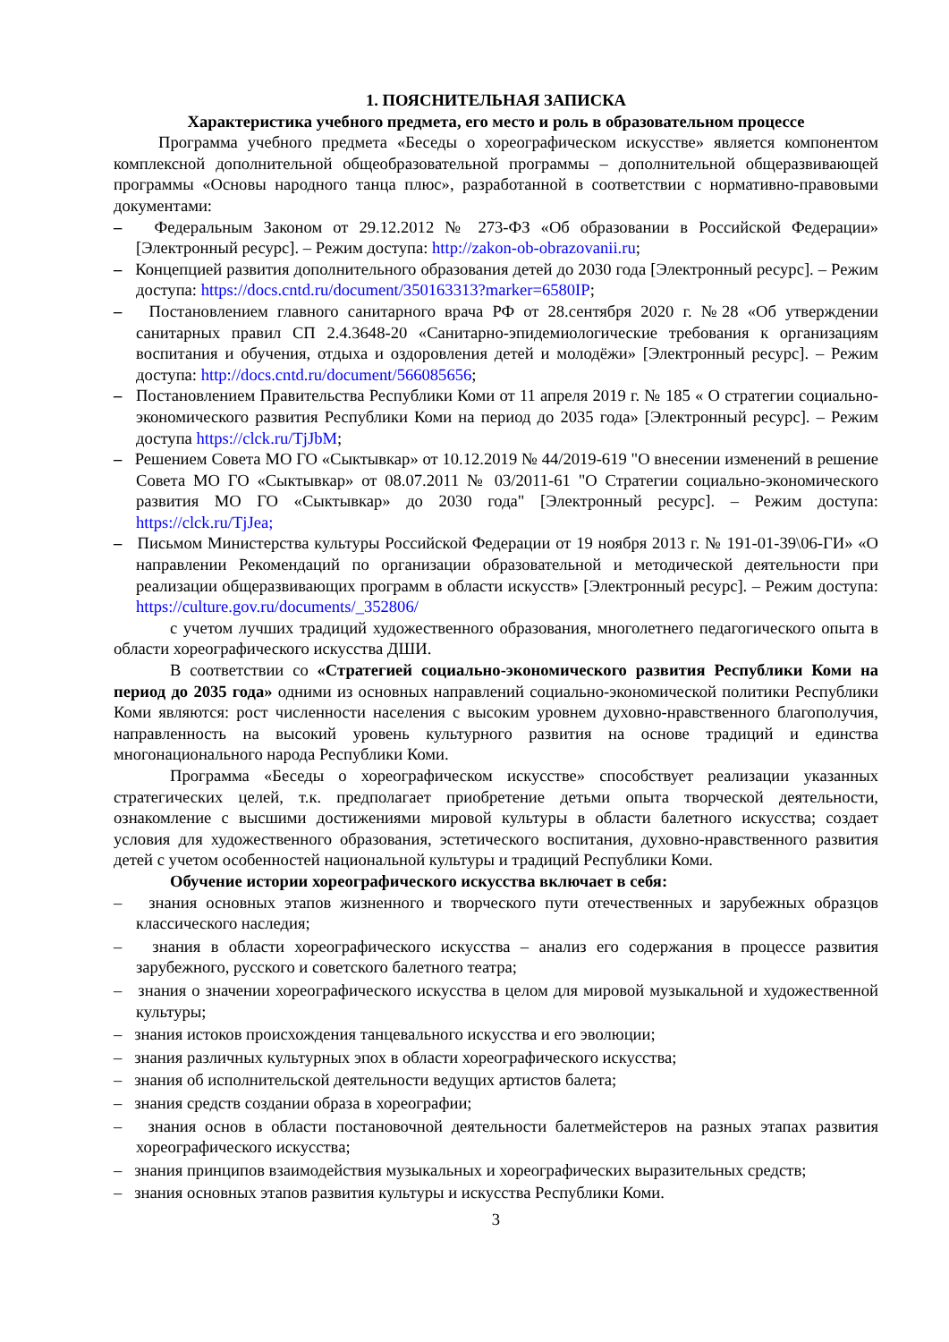1. ПОЯСНИТЕЛЬНАЯ ЗАПИСКА
Характеристика учебного предмета, его место и роль в образовательном процессе
Программа учебного предмета «Беседы о хореографическом искусстве» является компонентом комплексной дополнительной общеобразовательной программы – дополнительной общеразвивающей программы «Основы народного танца плюс», разработанной в соответствии с нормативно-правовыми документами:
– Федеральным Законом от 29.12.2012 № 273-ФЗ «Об образовании в Российской Федерации» [Электронный ресурс]. – Режим доступа: http://zakon-ob-obrazovanii.ru;
– Концепцией развития дополнительного образования детей до 2030 года [Электронный ресурс]. – Режим доступа: https://docs.cntd.ru/document/350163313?marker=6580IP;
– Постановлением главного санитарного врача РФ от 28.сентября 2020 г. №28 «Об утверждении санитарных правил СП 2.4.3648-20 «Санитарно-эпидемиологические требования к организациям воспитания и обучения, отдыха и оздоровления детей и молодёжи» [Электронный ресурс]. – Режим доступа: http://docs.cntd.ru/document/566085656;
– Постановлением Правительства Республики Коми от 11 апреля 2019 г. № 185 « О стратегии социально-экономического развития Республики Коми на период до 2035 года» [Электронный ресурс]. – Режим доступа https://clck.ru/TjJbM;
– Решением Совета МО ГО «Сыктывкар» от 10.12.2019 № 44/2019-619 "О внесении изменений в решение Совета МО ГО «Сыктывкар» от 08.07.2011 № 03/2011-61 "О Стратегии социально-экономического развития МО ГО «Сыктывкар» до 2030 года" [Электронный ресурс]. – Режим доступа: https://clck.ru/TjJea;
– Письмом Министерства культуры Российской Федерации от 19 ноября 2013 г. № 191-01-39\06-ГИ» «О направлении Рекомендаций по организации образовательной и методической деятельности при реализации общеразвивающих программ в области искусств» [Электронный ресурс]. – Режим доступа: https://culture.gov.ru/documents/_352806/
с учетом лучших традиций художественного образования, многолетнего педагогического опыта в области хореографического искусства ДШИ.
В соответствии со «Стратегией социально-экономического развития Республики Коми на период до 2035 года» одними из основных направлений социально-экономической политики Республики Коми являются: рост численности населения с высоким уровнем духовно-нравственного благополучия, направленность на высокий уровень культурного развития на основе традиций и единства многонационального народа Республики Коми.
Программа «Беседы о хореографическом искусстве» способствует реализации указанных стратегических целей, т.к. предполагает приобретение детьми опыта творческой деятельности, ознакомление с высшими достижениями мировой культуры в области балетного искусства; создает условия для художественного образования, эстетического воспитания, духовно-нравственного развития детей с учетом особенностей национальной культуры и традиций Республики Коми.
Обучение истории хореографического искусства включает в себя:
– знания основных этапов жизненного и творческого пути отечественных и зарубежных образцов классического наследия;
– знания в области хореографического искусства – анализ его содержания в процессе развития зарубежного, русского и советского балетного театра;
– знания о значении хореографического искусства в целом для мировой музыкальной и художественной культуры;
– знания истоков происхождения танцевального искусства и его эволюции;
– знания различных культурных эпох в области хореографического искусства;
– знания об исполнительской деятельности ведущих артистов балета;
– знания средств создании образа в хореографии;
– знания основ в области постановочной деятельности балетмейстеров на разных этапах развития хореографического искусства;
– знания принципов взаимодействия музыкальных и хореографических выразительных средств;
– знания основных этапов развития культуры и искусства Республики Коми.
3